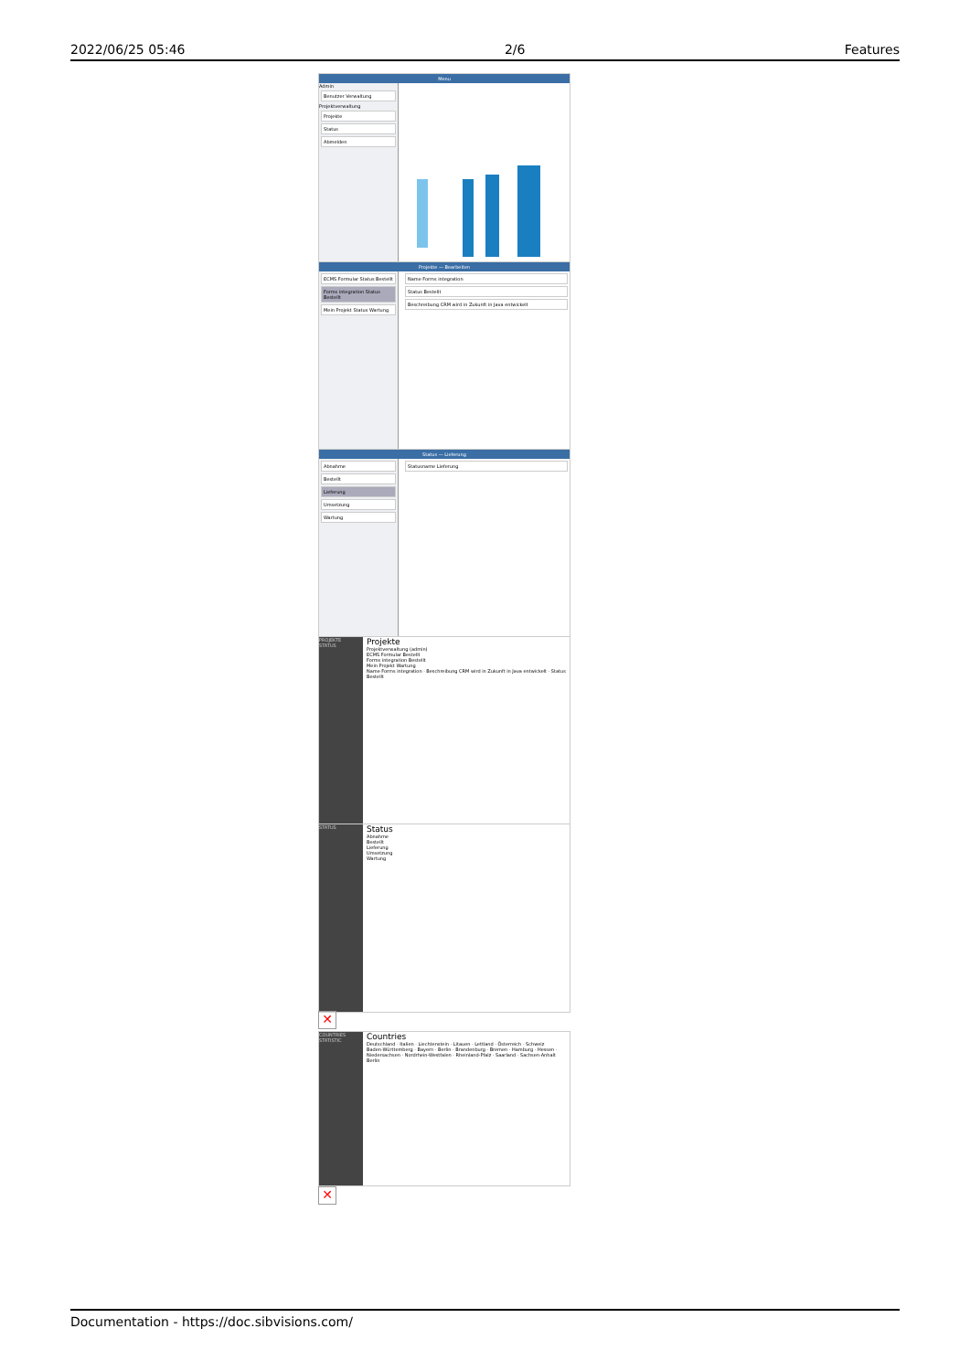2022/06/25 05:46 2/6 Features
Menu
Admin
Benutzer Verwaltung
Projektverwaltung
Projekte
Status
Abmelden
Projekte — Bearbeiten
ECMS Formular Status Bestellt
Forms integration Status Bestellt
Mein Projekt Status Wartung
Name Forms integration
Status Bestellt
Beschreibung CRM wird in Zukunft in Java entwickelt
Status — Lieferung
Abnahme
Bestellt
Lieferung
Umsetzung
Wartung
Statusname Lieferung
PROJEKTE
STATUS
Projekte
Projektverwaltung (admin)
ECMS Formular Bestellt
Forms integration Bestellt
Mein Projekt Wartung
Name Forms integration · Beschreibung CRM wird in Zukunft in Java entwickelt · Status Bestellt
STATUS
Status
Abnahme
Bestellt
Lieferung
Umsetzung
Wartung
✕
COUNTRIES
STATISTIC
Countries
Deutschland · Italien · Liechtenstein · Litauen · Lettland · Österreich · Schweiz
Baden-Württemberg · Bayern · Berlin · Brandenburg · Bremen · Hamburg · Hessen · Niedersachsen · Nordrhein-Westfalen · Rheinland-Pfalz · Saarland · Sachsen-Anhalt
Berlin
✕
Documentation - https://doc.sibvisions.com/